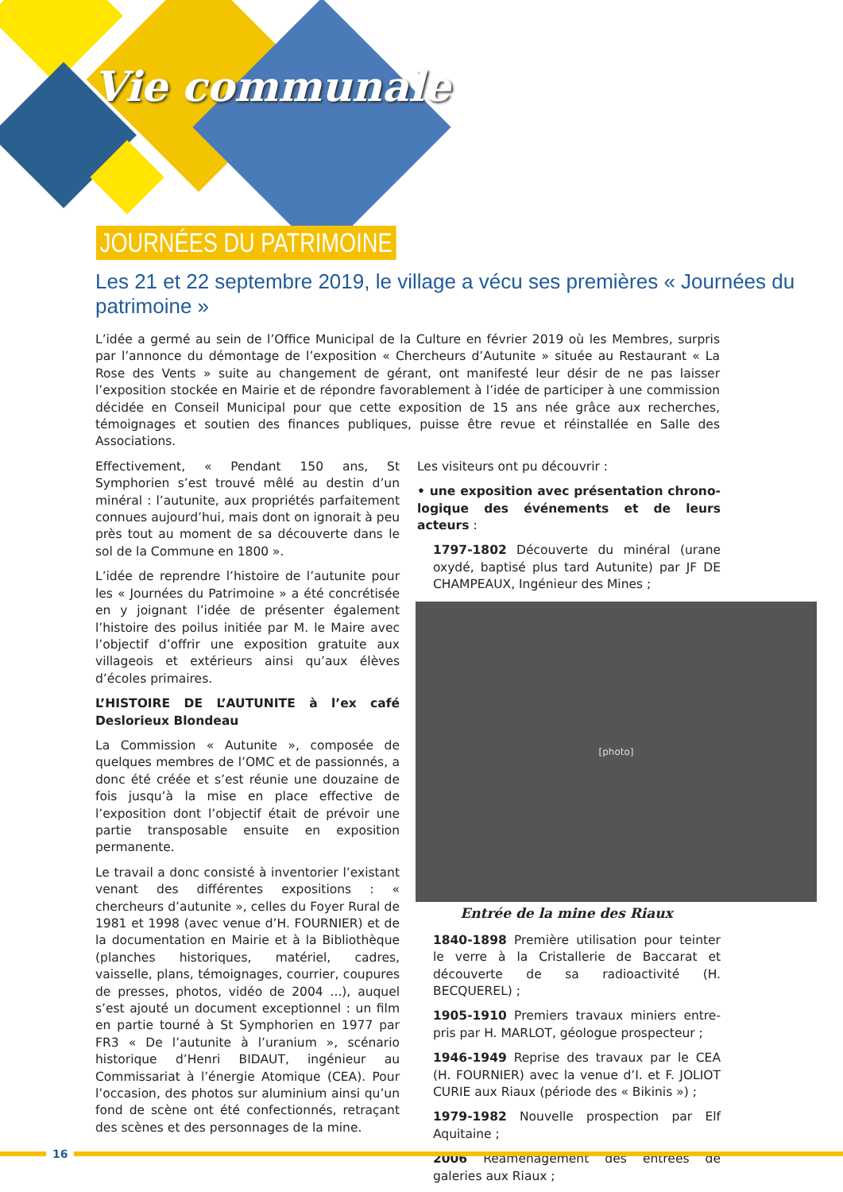Vie communale
JOURNÉES DU PATRIMOINE
Les 21 et 22 septembre 2019, le village a vécu ses premières « Journées du patrimoine »
L’idée a germé au sein de l’Office Municipal de la Culture en février 2019 où les Membres, surpris par l’annonce du démontage de l’exposition « Chercheurs d’Autunite » située au Restaurant « La Rose des Vents » suite au changement de gérant, ont manifesté leur désir de ne pas laisser l’exposition stockée en Mairie et de répondre favorablement à l’idée de participer à une commission décidée en Conseil Municipal pour que cette exposition de 15 ans née grâce aux recherches, témoignages et soutien des finances publiques, puisse être revue et réinstallée en Salle des Associations.
Effectivement, « Pendant 150 ans, St Symphorien s’est trouvé mêlé au destin d’un minéral : l’autunite, aux propriétés parfaitement connues aujourd’hui, mais dont on ignorait à peu près tout au moment de sa découverte dans le sol de la Commune en 1800 ».
L’idée de reprendre l’histoire de l’autunite pour les « Journées du Patrimoine » a été concrétisée en y joignant l’idée de présenter également l’histoire des poilus initiée par M. le Maire avec l’objectif d’offrir une exposition gratuite aux villageois et extérieurs ainsi qu’aux élèves d’écoles primaires.
L’HISTOIRE DE L’AUTUNITE à l’ex café Deslorieux Blondeau
La Commission « Autunite », composée de quelques membres de l’OMC et de passionnés, a donc été créée et s’est réunie une douzaine de fois jusqu’à la mise en place effective de l’exposition dont l’objectif était de prévoir une partie transposable ensuite en exposition permanente.
Le travail a donc consisté à inventorier l’existant venant des différentes expositions : « chercheurs d’autunite », celles du Foyer Rural de 1981 et 1998 (avec venue d’H. FOURNIER) et de la documentation en Mairie et à la Bibliothèque (planches historiques, matériel, cadres, vaisselle, plans, témoignages, courrier, coupures de presses, photos, vidéo de 2004 ...), auquel s’est ajouté un document exceptionnel : un film en partie tourné à St Symphorien en 1977 par FR3 « De l’autunite à l’uranium », scénario historique d’Henri BIDAUT, ingénieur au Commissariat à l’énergie Atomique (CEA). Pour l’occasion, des photos sur aluminium ainsi qu’un fond de scène ont été confectionnés, retraçant des scènes et des personnages de la mine.
Les visiteurs ont pu découvrir :
• une exposition avec présentation chrono-logique des événements et de leurs acteurs :
1797-1802 Découverte du minéral (urane oxydé, baptisé plus tard Autunite) par JF DE CHAMPEAUX, Ingénieur des Mines ;
[photo]
Entrée de la mine des Riaux
1840-1898 Première utilisation pour teinter le verre à la Cristallerie de Baccarat et découverte de sa radioactivité (H. BECQUEREL) ;
1905-1910 Premiers travaux miniers entre-pris par H. MARLOT, géologue prospecteur ;
1946-1949 Reprise des travaux par le CEA (H. FOURNIER) avec la venue d’I. et F. JOLIOT CURIE aux Riaux (période des « Bikinis ») ;
1979-1982 Nouvelle prospection par Elf Aquitaine ;
2006 Réaménagement des entrées de galeries aux Riaux ;
16